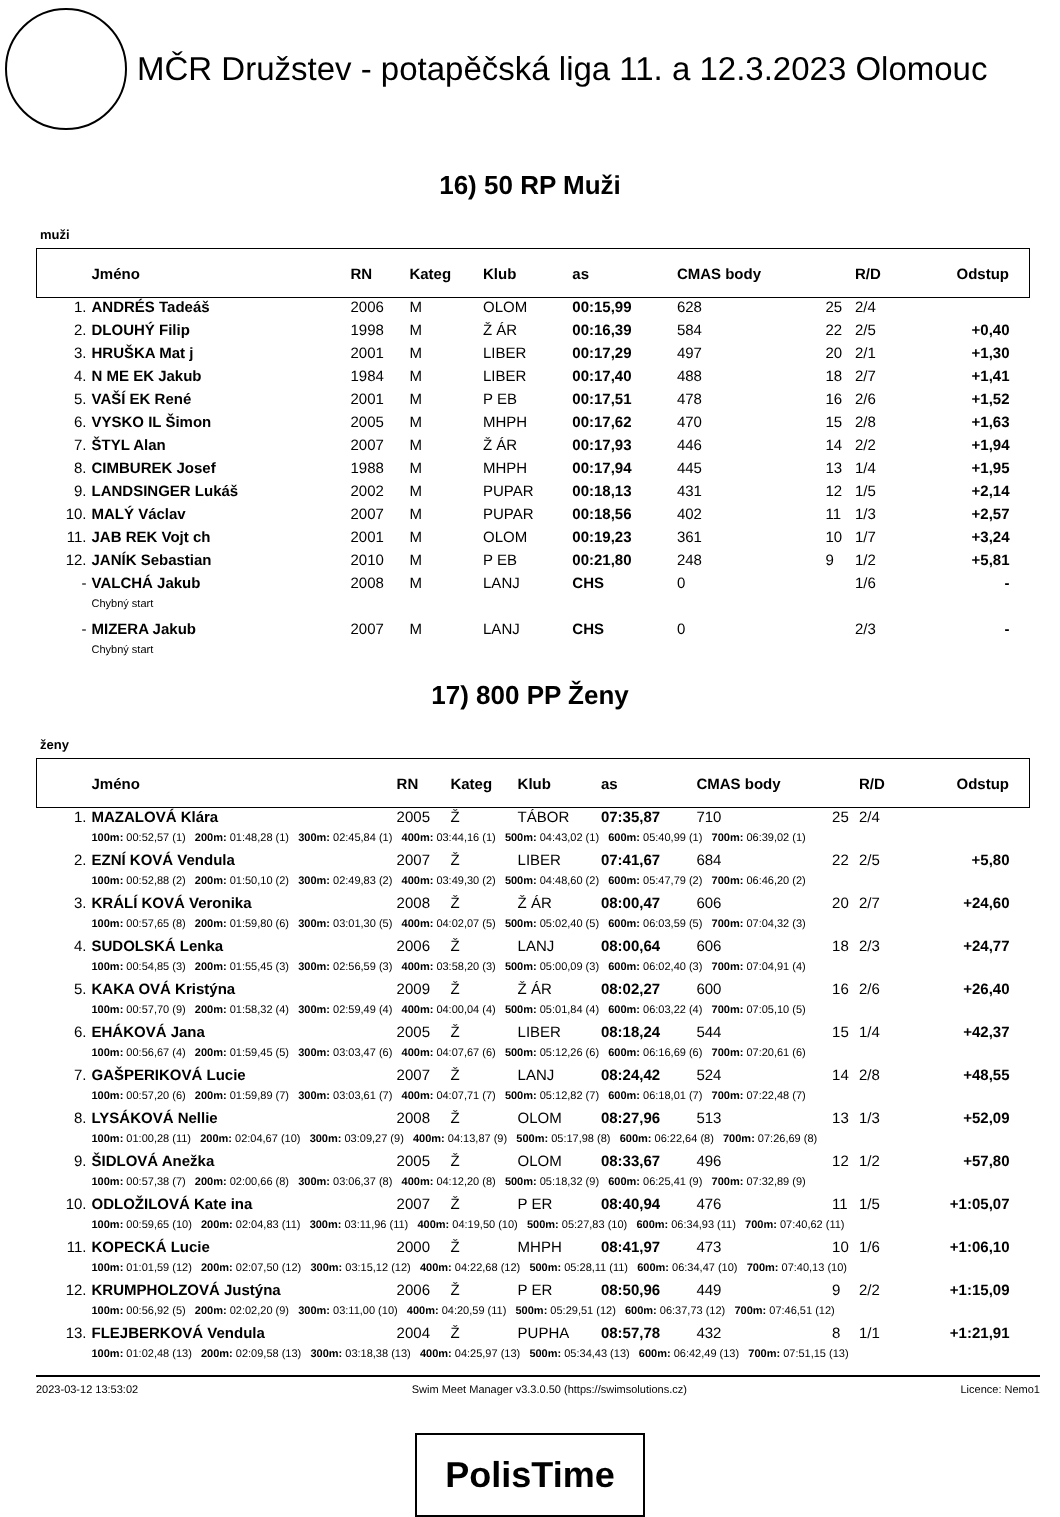MČR Družstev - potapěčská liga 11. a 12.3.2023 Olomouc
16) 50 RP Muži
muži
| | Jméno | RN | Kateg | Klub | as | CMAS body | | R/D | Odstup |
| --- | --- | --- | --- | --- | --- | --- | --- | --- | --- |
| 1. | ANDRÉS Tadeáš | 2006 | M | OLOM | 00:15,99 | 628 | 25 | 2/4 | |
| 2. | DLOUHÝ Filip | 1998 | M | Ž ÁR | 00:16,39 | 584 | 22 | 2/5 | +0,40 |
| 3. | HRUŠKA Mat j | 2001 | M | LIBER | 00:17,29 | 497 | 20 | 2/1 | +1,30 |
| 4. | N ME EK Jakub | 1984 | M | LIBER | 00:17,40 | 488 | 18 | 2/7 | +1,41 |
| 5. | VAŠÍ EK René | 2001 | M | P EB | 00:17,51 | 478 | 16 | 2/6 | +1,52 |
| 6. | VYSKO IL Šimon | 2005 | M | MHPH | 00:17,62 | 470 | 15 | 2/8 | +1,63 |
| 7. | ŠTYL Alan | 2007 | M | Ž ÁR | 00:17,93 | 446 | 14 | 2/2 | +1,94 |
| 8. | CIMBUREK Josef | 1988 | M | MHPH | 00:17,94 | 445 | 13 | 1/4 | +1,95 |
| 9. | LANDSINGER Lukáš | 2002 | M | PUPAR | 00:18,13 | 431 | 12 | 1/5 | +2,14 |
| 10. | MALÝ Václav | 2007 | M | PUPAR | 00:18,56 | 402 | 11 | 1/3 | +2,57 |
| 11. | JAB REK Vojt ch | 2001 | M | OLOM | 00:19,23 | 361 | 10 | 1/7 | +3,24 |
| 12. | JANÍK Sebastian | 2010 | M | P EB | 00:21,80 | 248 | 9 | 1/2 | +5,81 |
| - | VALCHÁ Jakub | 2008 | M | LANJ | CHS | 0 | | 1/6 | - |
| | Chybný start | | | | | | | | |
| - | MIZERA Jakub | 2007 | M | LANJ | CHS | 0 | | 2/3 | - |
| | Chybný start | | | | | | | | |
17) 800 PP Ženy
ženy
| | Jméno | RN | Kateg | Klub | as | CMAS body | | R/D | Odstup |
| --- | --- | --- | --- | --- | --- | --- | --- | --- | --- |
| 1. | MAZALOVÁ Klára | 2005 | Ž | TÁBOR | 07:35,87 | 710 | 25 | 2/4 | |
| | 100m: 00:52,57 (1) 200m: 01:48,28 (1) 300m: 02:45,84 (1) 400m: 03:44,16 (1) 500m: 04:43,02 (1) 600m: 05:40,99 (1) 700m: 06:39,02 (1) | | | | | | | | |
| 2. | EZNÍ KOVÁ Vendula | 2007 | Ž | LIBER | 07:41,67 | 684 | 22 | 2/5 | +5,80 |
| | 100m: 00:52,88 (2) 200m: 01:50,10 (2) 300m: 02:49,83 (2) 400m: 03:49,30 (2) 500m: 04:48,60 (2) 600m: 05:47,79 (2) 700m: 06:46,20 (2) | | | | | | | | |
| 3. | KRÁLÍ KOVÁ Veronika | 2008 | Ž | Ž ÁR | 08:00,47 | 606 | 20 | 2/7 | +24,60 |
| | 100m: 00:57,65 (8) 200m: 01:59,80 (6) 300m: 03:01,30 (5) 400m: 04:02,07 (5) 500m: 05:02,40 (5) 600m: 06:03,59 (5) 700m: 07:04,32 (3) | | | | | | | | |
| 4. | SUDOLSKÁ Lenka | 2006 | Ž | LANJ | 08:00,64 | 606 | 18 | 2/3 | +24,77 |
| | 100m: 00:54,85 (3) 200m: 01:55,45 (3) 300m: 02:56,59 (3) 400m: 03:58,20 (3) 500m: 05:00,09 (3) 600m: 06:02,40 (3) 700m: 07:04,91 (4) | | | | | | | | |
| 5. | KAKA OVÁ Kristýna | 2009 | Ž | Ž ÁR | 08:02,27 | 600 | 16 | 2/6 | +26,40 |
| | 100m: 00:57,70 (9) 200m: 01:58,32 (4) 300m: 02:59,49 (4) 400m: 04:00,04 (4) 500m: 05:01,84 (4) 600m: 06:03,22 (4) 700m: 07:05,10 (5) | | | | | | | | |
| 6. | EHÁKOVÁ Jana | 2005 | Ž | LIBER | 08:18,24 | 544 | 15 | 1/4 | +42,37 |
| | 100m: 00:56,67 (4) 200m: 01:59,45 (5) 300m: 03:03,47 (6) 400m: 04:07,67 (6) 500m: 05:12,26 (6) 600m: 06:16,69 (6) 700m: 07:20,61 (6) | | | | | | | | |
| 7. | GAŠPERIKOVÁ Lucie | 2007 | Ž | LANJ | 08:24,42 | 524 | 14 | 2/8 | +48,55 |
| | 100m: 00:57,20 (6) 200m: 01:59,89 (7) 300m: 03:03,61 (7) 400m: 04:07,71 (7) 500m: 05:12,82 (7) 600m: 06:18,01 (7) 700m: 07:22,48 (7) | | | | | | | | |
| 8. | LYSÁKOVÁ Nellie | 2008 | Ž | OLOM | 08:27,96 | 513 | 13 | 1/3 | +52,09 |
| | 100m: 01:00,28 (11) 200m: 02:04,67 (10) 300m: 03:09,27 (9) 400m: 04:13,87 (9) 500m: 05:17,98 (8) 600m: 06:22,64 (8) 700m: 07:26,69 (8) | | | | | | | | |
| 9. | ŠIDLOVÁ Anežka | 2005 | Ž | OLOM | 08:33,67 | 496 | 12 | 1/2 | +57,80 |
| | 100m: 00:57,38 (7) 200m: 02:00,66 (8) 300m: 03:06,37 (8) 400m: 04:12,20 (8) 500m: 05:18,32 (9) 600m: 06:25,41 (9) 700m: 07:32,89 (9) | | | | | | | | |
| 10. | ODLOŽILOVÁ Kate ina | 2007 | Ž | P ER | 08:40,94 | 476 | 11 | 1/5 | +1:05,07 |
| | 100m: 00:59,65 (10) 200m: 02:04,83 (11) 300m: 03:11,96 (11) 400m: 04:19,50 (10) 500m: 05:27,83 (10) 600m: 06:34,93 (11) 700m: 07:40,62 (11) | | | | | | | | |
| 11. | KOPECKÁ Lucie | 2000 | Ž | MHPH | 08:41,97 | 473 | 10 | 1/6 | +1:06,10 |
| | 100m: 01:01,59 (12) 200m: 02:07,50 (12) 300m: 03:15,12 (12) 400m: 04:22,68 (12) 500m: 05:28,11 (11) 600m: 06:34,47 (10) 700m: 07:40,13 (10) | | | | | | | | |
| 12. | KRUMPHOLZOVÁ Justýna | 2006 | Ž | P ER | 08:50,96 | 449 | 9 | 2/2 | +1:15,09 |
| | 100m: 00:56,92 (5) 200m: 02:02,20 (9) 300m: 03:11,00 (10) 400m: 04:20,59 (11) 500m: 05:29,51 (12) 600m: 06:37,73 (12) 700m: 07:46,51 (12) | | | | | | | | |
| 13. | FLEJBERKOVÁ Vendula | 2004 | Ž | PUPHA | 08:57,78 | 432 | 8 | 1/1 | +1:21,91 |
| | 100m: 01:02,48 (13) 200m: 02:09,58 (13) 300m: 03:18,38 (13) 400m: 04:25,97 (13) 500m: 05:34,43 (13) 600m: 06:42,49 (13) 700m: 07:51,15 (13) | | | | | | | | |
2023-03-12 13:53:02 Swim Meet Manager v3.3.0.50 (https://swimsolutions.cz) Licence: Nemo1
PolisTime